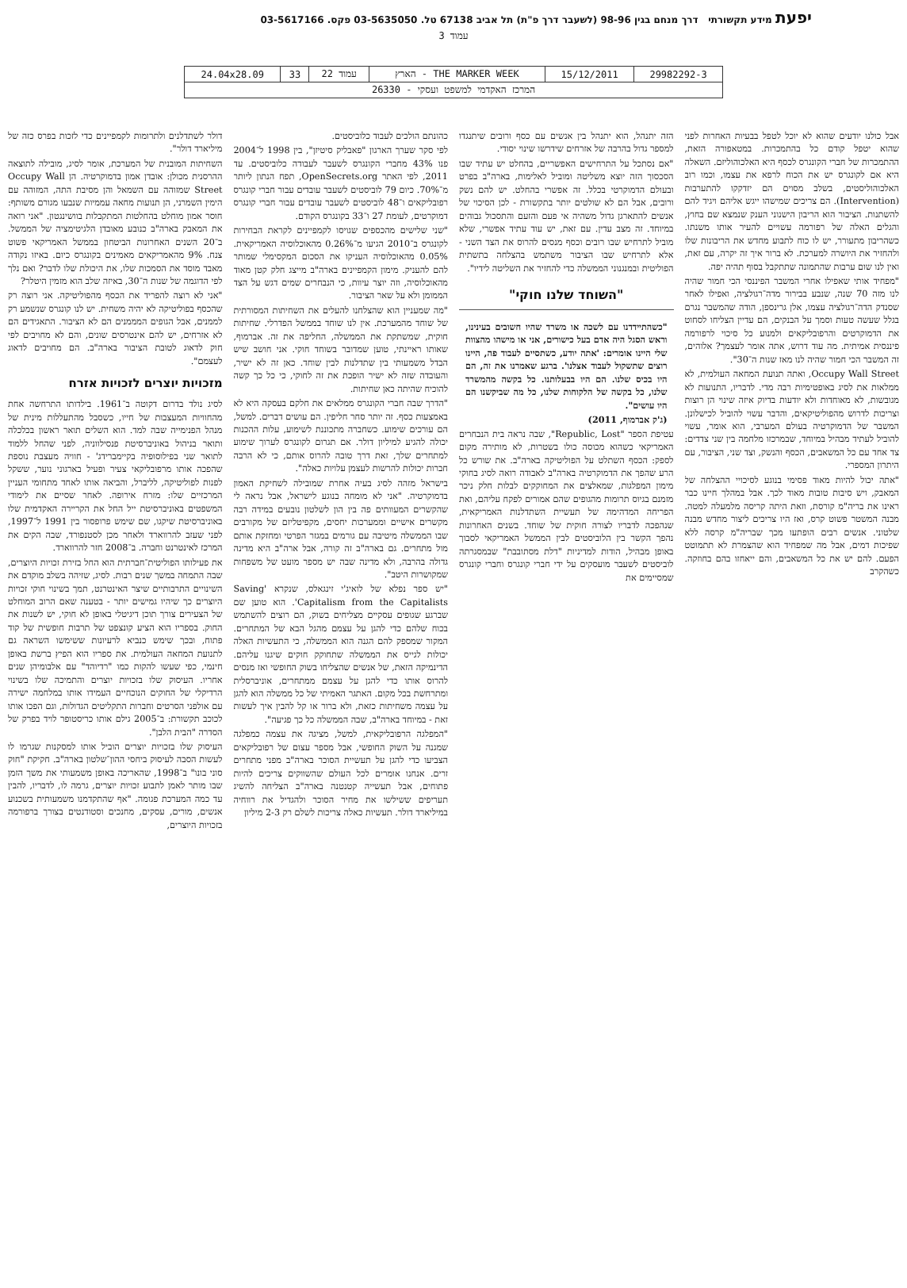יפעת מידע תקשורתי דרך מנחם בגין 98-96 (לשעבר דרך פ"ת) תל אביב 67138 טל. 03-5635050 פקס. 03-5617166
עמוד 3
| 29982292-3 | 15/12/2011 | THE MARKER WEEK - הארץ | עמוד 22 | 33 | 24.04x28.09 |
| המרכז האקדמי למשפט ועסקי - 26330 | | | | | |
אבל כולנו יודעים שהוא לא יוכל לטפל בבעיות האחרות לפני שהוא יטפל קודם כל בהתמכרות. במטאפורה הזאת, ההתמכרות של חברי הקונגרס לכסף היא האלכוהוליזם. השאלה היא אם לקונגרס יש את הכוח לרפא את עצמו, וכמו רוב האלכוהוליסטים, בשלב מסוים הם יזדקקו להתערבות (Intervention). הם צריכים שמישהו ייגש אליהם ויגיד להם להשתנות. הציבור הוא הריבון הישנוני הענק שנמצא שם בחוץ, והגלים האלה של רפורמה עשויים להעיר אותו משנתו. כשהריבון מתעורר, יש לו כוח לתבוע מחדש את הריבונות שלו ולהחזיר את היושרה למערכת. לא ברור איך זה יקרה, עם זאת, ואין לנו שום ערבות שהתמונה שתתקבל בסוף תהיה יפה.
"מפחיד אותי שאפילו אחרי המשבר הפיננסי הכי חמור שהיה לנו מזה 70 שנה, שנבע בבירור מדה־רגולציה, ואפילו לאחר שסנדק הדה־רגולציה עצמו, אלן גרינספן, הודה שהמשבר נגרם בגלל שעשה טעות וסמך על הבנקים, הם עדיין הצליחו לסחוט את הדמוקרטים והרפובליקאים ולמנוע כל סיכוי לרפורמה פיננסית אמיתית. מה עוד דרוש, אתה אומר לעצמך? אלוהים, זה המשבר הכי חמור שהיה לנו מאז שנות ה־30".
Occupy Wall Street, ואתה תנועת המחאה העולמית, לא ממלאות את לסיג באופטימיות רבה מדי. לדבריו, התנועות לא מגובשות, לא מאוחדות ולא יודעות בדיוק איזה שינוי הן רוצות וצריכות לדרוש מהפוליטיקאים, והדבר עשוי להוביל לכישלונן. המשבר של הדמוקרטיה בעולם המערבי, הוא אומר, עשוי להוביל לעתיד מבהיל במיוחד, שבמרכזו מלחמה בין שני צדדים: צד אחד עם כל המשאבים, הכסף והנשק, וצד שני, הציבור, עם היתרון המספרי.
"אתה יכול להיות מאוד פסימי בנוגע לסיכויי ההצלחה של המאבק, ויש סיבות טובות מאוד לכך. אבל במהלך חיינו כבר ראינו את בריה"מ קורסת, וזאת היתה קריסה מלמעלה למטה. מבנה המשטר פשוט קרס, ואז היו צריכים ליצור מחדש מבנה שלטוני. אנשים רבים הופתעו מכך שבריה"מ קרסה ללא שפיכות דמים, אבל מה שמפחיד הוא שהצמרת לא תתמוטט הפעם. להם יש את כל המשאבים, והם ייאחזו בהם בחוזקה. כשהקרב
הזה יתנהל, הוא יתנהל בין אנשים עם כסף ורובים שיתנגדו למספר גדול בהרבה של אזרחים שידרשו שינוי יסודי.
"אם נסתכל על התרחישים האפשריים, בהחלט יש עתיד שבו הסכסוך הזה יוצא משליטה ומוביל לאלימות, בארה"ב בפרט ובעולם הדמוקרטי בכלל. זה אפשרי בהחלט. יש להם נשק ורובים, אבל הם לא שולטים יותר בתקשורת - לכן הסיכוי של אנשים להתארגן גדול משהיה אי פעם והזעם והתסכול גבוהים במיוחד. זה מצב עדין. עם זאת, יש עוד עתיד אפשרי, שלא מוביל לתרחיש שבו רובים וכסף מנסים להרוס את הצד השני - אלא לתרחיש שבו הציבור משתמש בהצלחה בתשתית הפוליטית ובמנגנוני הממשלה כדי להחזיר את השליטה לידיו".
"השוחד שלנו חוקי"
"כשהתיידדנו עם לשכה או משרד שהיו חשובים בעינינו, וראש הסגל היה אדם בעל כישורים, אני או מישהו מהצוות שלי היינו אומרים: 'אתה יודע, כשתסיים לעבוד פה, היינו רוצים שתשקול לעבוד אצלנו'. ברגע שאמרנו את זה, הם היו בכיס שלנו. הם היו בבעלותנו. כל בקשה מהמשרד שלנו, כל בקשה של הלקוחות שלנו, כל מה שביקשנו הם היו עושים".
(ג'ק אברמוף, 2011)
עטיפת הספר "Republic, Lost", שבה נראה בית הנבחרים האמריקאי כשהוא מכוסה כולו בשטרות, לא מותירה מקום לספק: הכסף השתלט על הפוליטיקה בארה"ב. את שורש כל הרע שהפך את הדמוקרטיה בארה"ב לאבודה רואה לסיג בחוקי מימון המפלגות, שמאלצים את המחוקקים לבלות חלק ניכר מזמנם בגיוס תרומות מהגופים שהם אמורים לפקח עליהם, ואת הפריחה המדהימה של תעשיית השתדלנות האמריקאית, שנהפכה לדבריו לצורה חוקית של שוחד. בשנים האחרונות נהפך הקשר בין הלוביסטים לבין הממשל האמריקאי לסבוך באופן מבהיל, הודות למדיניות "דלת מסתובבת" שבמסגרתה לוביסטים לשעבר מועסקים על ידי חברי קונגרס וחברי קונגרס שמסיימים את
כהונתם הולכים לעבוד כלוביסטים.
לפי סקר שערך הארגון "פאבליק סיטיזן", בין 1998 ל־2004 פנו 43% מחברי הקונגרס לשעבר לעבודה כלוביסטים. עד 2011, לפי האתר OpenSecrets.org, תפח הנתון ליותר מ־70%. כיום 79 לוביסטים לשעבר עובדים עבור חברי קונגרס רפובליקאים ו־48 לוביסטים לשעבר עובדים עבור חברי קונגרס דמוקרטים, לעומת 27 ו־33 בקונגרס הקודם.
"שני שלישים מהכספים שגויסו לקמפיינים לקראת הבחירות לקונגרס ב־2010 הגיעו מ־0.26% מהאוכלוסיה האמריקאית. 0.05% מהאוכלוסיה העניקו את הסכום המקסימלי שמותר להם להעניק. מימון הקמפיינים בארה"ב מייצג חלק קטן מאוד מהאוכלוסיה, וזה יוצר עיוות, כי הנבחרים שמים דגש על הצד הממומן ולא על שאר הציבור.
"מה שמעניין הוא שהצלחנו להעלים את השחיתות המסורתית של שוחד מהמערכת. אין לנו שוחד בממשל הפדרלי. שחיתות חוקית, שמשתקת את הממשלה, החליפה את זה. אברמוף, שאותו ראיינתי, טוען שמדובר בשוחד חוקי. אני חושב שיש הבדל משמעותי בין שתדלנות לבין שוחד. כאן זה לא ישיר, והעובדה שזה לא ישיר הופכת את זה לחוקי, כי כל כך קשה להוכיח שהיתה כאן שחיתות.
"הדרך שבה חברי הקונגרס ממלאים את חלקם בעסקה היא לא באמצעות כסף. זה יותר סחר חליפין. הם עושים דברים. למשל, הם עורכים שימוע. כשחברה מתכוננת לשימוע, עלות ההכנות יכולה להגיע למיליון דולר. אם תגרום לקונגרס לערוך שימוע למתחרים שלך, זאת דרך טובה להרוס אותם, כי לא הרבה חברות יכולות להרשות לעצמן עלויות כאלה".
בישראל מזהה לסיג בעיה אחרת שמובילה לשחיקת האמון בדמוקרטיה. "אני לא מומחה בנוגע לישראל, אבל נראה לי שהקשרים המעוותים פה בין הון לשלטון נובעים במידה רבה מקשרים אישיים וממערכות יחסים, מקפיטליזם של מקורבים שבו הממשלה מיטיבה עם גורמים במגזר הפרטי ומחזקת אותם מול מתחרים. גם בארה"ב זה קורה, אבל ארה"ב היא מדינה גדולה בהרבה, ולא מדינה שבה יש מספר מועט של משפחות שמקושרות היטב".
"יש ספר נפלא של לואיג'י זינגאלס, שנקרא 'Saving Capitalism from the Capitalists'. הוא טוען שם שברגע שגופים עסקיים מצליחים בשוק, הם רוצים להשתמש בכוח שלהם כדי להגן על עצמם מהגל הבא של המתחרים. המקור שמספק להם הגנה הוא הממשלה, כי התעשיות האלה יכולות לגייס את הממשלה שתחוקק חוקים שיגנו עליהם. הדינמיקה הזאת, של אנשים שהצליחו בשוק החופשי ואז מנסים להרוס אותו כדי להגן על עצמם ממתחרים, אוניברסלית ומתרחשת בכל מקום. האתגר האמיתי של כל ממשלה הוא להגן על עצמה משחיתות כזאת, ולא ברור או קל להבין איך לעשות זאת - במיוחד בארה"ב, שבה הממשלה כל כך פגיעה".
"המפלגה הרפובליקאית, למשל, מציגה את עצמה כמפלגה שמגנה על השוק החופשי, אבל מספר עצום של רפובליקאים הצביעו כדי להגן על תעשיית הסוכר בארה"ב מפני מתחרים זרים. אנחנו אומרים לכל העולם שהשווקים צריכים להיות פתוחים, אבל תעשייה קטנטנה בארה"ב הצליחה להשיג תעריפים ששילשו את מחיר הסוכר ולהגדיל את רווחיה במיליארד דולר. תעשיות כאלה צריכות לשלם רק 2-3 מיליון
דולר לשתדלנים ולתרומות לקמפיינים כדי לזכות בפרס כזה של מיליארד דולר".
השחיתות המובנית של המערכת, אומר לסיג, מובילה לתוצאה ההרסנית מכולן: אובדן אמון בדמוקרטיה. הן Occupy Wall Street שמזוהה עם השמאל והן מסיבת התה, המזוהה עם הימין השמרני, הן תנועות מחאה עממיות שנבעו מגורם משותף: חוסר אמון מוחלט בהחלטות המתקבלות בוושינגטון. "אני רואה את המאבק בארה"ב כנובע מאובדן הלגיטימציה של הממשל. ב־20 השנים האחרונות הביטחון בממשל האמריקאי פשוט צנח. 9% מהאמריקאים מאמינים בקונגרס כיום. באיזו נקודה מאבד מוסד את הסמכות שלו, את היכולת שלו לדבר? ואם נלך לפי הדוגמה של שנות ה־30, באיזה שלב הוא מזמין היטלר?
"אני לא רוצה להפריד את הכסף מהפוליטיקה. אני רוצה רק שהכסף בפוליטיקה לא יהיה משחית. יש לנו קונגרס שנשמע רק לממנים, אבל הגופים המממנים הם לא הציבור. התאגידים הם לא אזרחים, יש להם אינטרסים שונים, והם לא מחויבים לפי חוק לדאוג לטובת הציבור בארה"ב. הם מחויבים לדאוג לעצמם".
מזכויות יוצרים לזכויות אזרח
לסיג נולד בדרום דקוטה ב־1961. בילדותו התרחשה אחת מהחוויות המעצבות של חייו, כשסבל מהתעללות מינית של מנהל הפנימייה שבה למד. הוא השלים תואר ראשון בכלכלה ותואר בניהול באוניברסיטת פנסילווניה, לפני שהחל ללמוד לתואר שני בפילוסופיה בקיימברידג' - חוויה מעצבת נוספת שהפכה אותו מרפובליקאי צעיר ופעיל בארגוני נוער, ששקל לפנות לפוליטיקה, לליברל, והביאה אותו לאחד מתחומי העניין המרכזיים שלו: מזרח אירופה. לאחר שסיים את לימודי המשפטים באוניברסיטת ייל החל את הקריירה האקדמית שלו באוניברסיטת שיקגו, שם שימש פרופסור בין 1991 ל־1997, לפני שעזב להרווארד ולאחר מכן לסטנפורד, שבה הקים את המרכז לאינטרנט וחברה. ב־2008 חזר להרווארד.
את פעילותו הפוליטית־חברתית הוא החל בזירת זכויות היוצרים, שבה התמחה במשך שנים רבות. לסיג, שזיהה בשלב מוקדם את השינויים התרבותיים שיצר האינטרנט, תמך בשינוי חוקי זכויות היוצרים כך שיהיו גמישים יותר - בטענה שאם הרוב המוחלט של הצעירים צורך תוכן דיגיטלי באופן לא חוקי, יש לשנות את החוק. בספריו הוא הציע קונצפט של תרבות חופשית של קוד פתוח, ובכך שימש כנביא לרעיונות ששימשו השראה גם לתנועת המחאה העולמית. את ספריו הוא הפיץ ברשת באופן חינמי, כפי שעשו להקות כמו "רדיוהד" עם אלבומיהן שנים אחריו. העיסוק שלו בזכויות יוצרים והתמיכה שלו בשינוי הרדיקלי של החוקים הנוכחיים העמידו אותו במלחמה ישירה עם אולפני הסרטים וחברות התקליטים הגדולות, וגם הפכו אותו לכוכב תקשורת: ב־2005 גילם אותו כריסטופר לויד בפרק של הסדרה "הבית הלבן".
העיסוק שלו בזכויות יוצרים הוביל אותו למסקנות שגרמו לו לעשות הסבה לעיסוק ביחסי ההון־שלטון בארה"ב. חקיקת "חוק סוני בונו" ב־1998, שהאריכה באופן משמעותי את משך הזמן שבו מותר לאמן לתבוע זכויות יוצרים, גרמה לו, לדבריו, להבין עד כמה המערכת פגומה. "אף שהתקדמנו משמעותית בשכנוע אנשים, מורים, עסקים, מחנכים וסטודנטים בצורך ברפורמה בזכויות היוצרים,